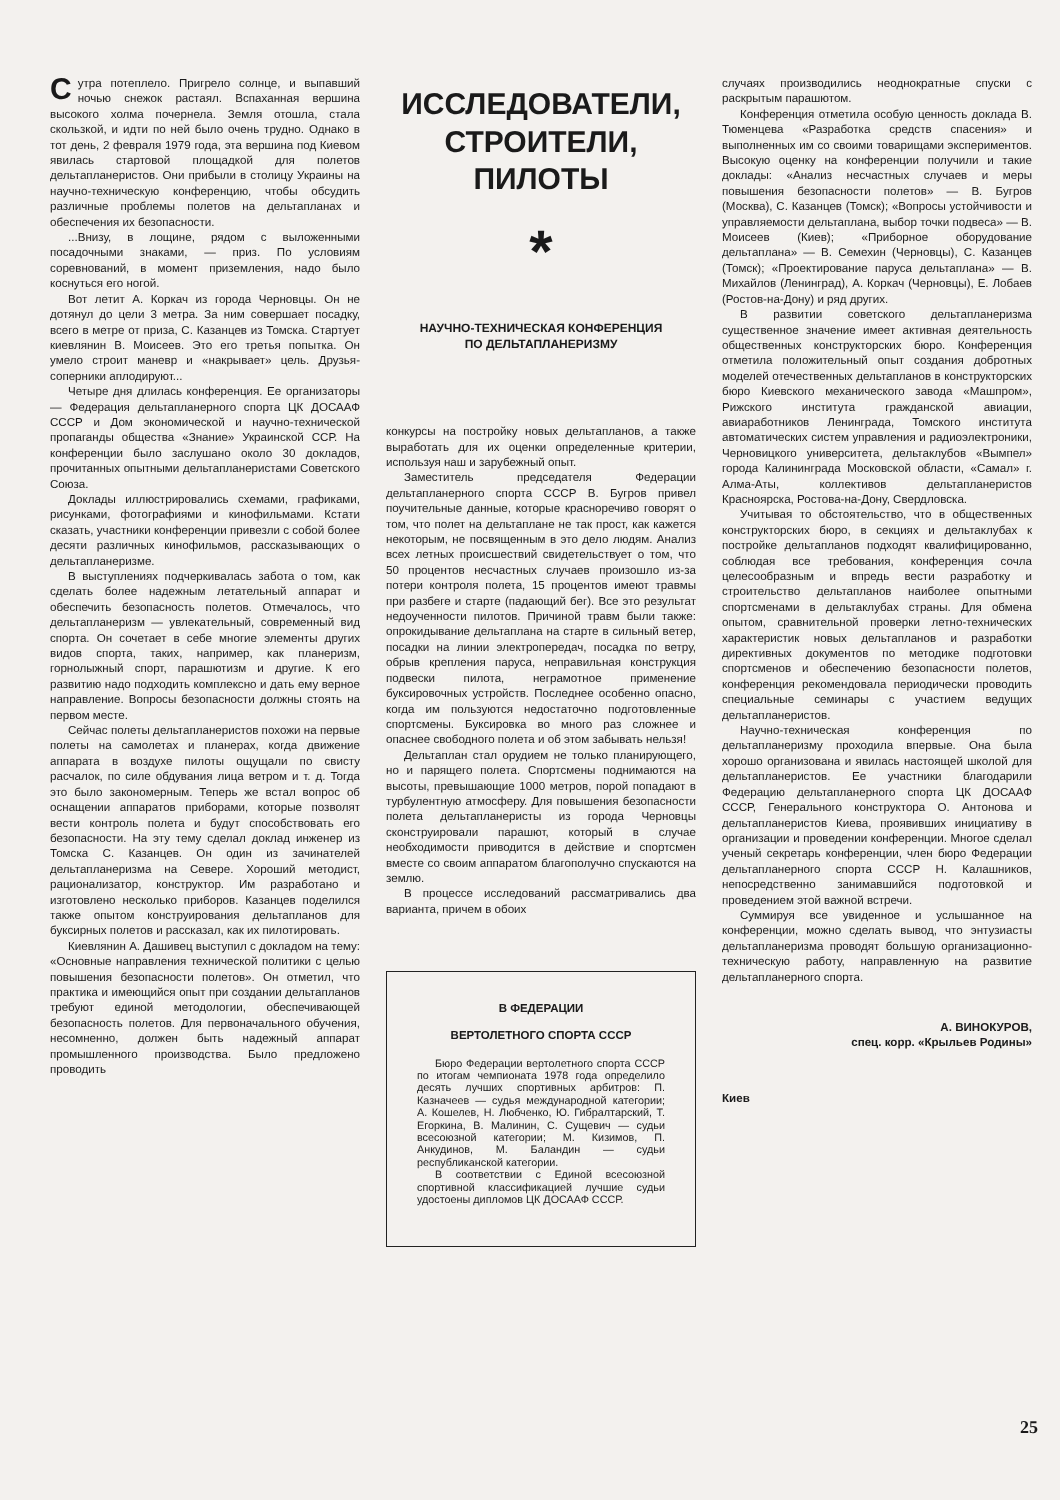Сутра потеплело. Пригрело солнце, и выпавший ночью снежок растаял. Вспаханная вершина высокого холма почернела. Земля отошла, стала скользкой, и идти по ней было очень трудно. Однако в тот день, 2 февраля 1979 года, эта вершина под Киевом явилась стартовой площадкой для полетов дельтапланеристов. Они прибыли в столицу Украины на научно-техническую конференцию, чтобы обсудить различные проблемы полетов на дельтапланах и обеспечения их безопасности.
...Внизу, в лощине, рядом с выложенными посадочными знаками, — приз. По условиям соревнований, в момент приземления, надо было коснуться его ногой.
Вот летит А. Коркач из города Черновцы. Он не дотянул до цели 3 метра. За ним совершает посадку, всего в метре от приза, С. Казанцев из Томска. Стартует киевлянин В. Моисеев. Это его третья попытка. Он умело строит маневр и «накрывает» цель. Друзья-соперники аплодируют...
Четыре дня длилась конференция. Ее организаторы — Федерация дельтапланерного спорта ЦК ДОСААФ СССР и Дом экономической и научно-технической пропаганды общества «Знание» Украинской ССР. На конференции было заслушано около 30 докладов, прочитанных опытными дельтапланеристами Советского Союза.
Доклады иллюстрировались схемами, графиками, рисунками, фотографиями и кинофильмами. Кстати сказать, участники конференции привезли с собой более десяти различных кинофильмов, рассказывающих о дельтапланеризме.
В выступлениях подчеркивалась забота о том, как сделать более надежным летательный аппарат и обеспечить безопасность полетов. Отмечалось, что дельтапланеризм — увлекательный, современный вид спорта. Он сочетает в себе многие элементы других видов спорта, таких, например, как планеризм, горнолыжный спорт, парашютизм и другие. К его развитию надо подходить комплексно и дать ему верное направление. Вопросы безопасности должны стоять на первом месте.
Сейчас полеты дельтапланеристов похожи на первые полеты на самолетах и планерах, когда движение аппарата в воздухе пилоты ощущали по свисту расчалок, по силе обдувания лица ветром и т. д. Тогда это было закономерным. Теперь же встал вопрос об оснащении аппаратов приборами, которые позволят вести контроль полета и будут способствовать его безопасности. На эту тему сделал доклад инженер из Томска С. Казанцев. Он один из зачинателей дельтапланеризма на Севере. Хороший методист, рационализатор, конструктор. Им разработано и изготовлено несколько приборов. Казанцев поделился также опытом конструирования дельтапланов для буксирных полетов и рассказал, как их пилотировать.
Киевлянин А. Дашивец выступил с докладом на тему: «Основные направления технической политики с целью повышения безопасности полетов». Он отметил, что практика и имеющийся опыт при создании дельтапланов требуют единой методологии, обеспечивающей безопасность полетов. Для первоначального обучения, несомненно, должен быть надежный аппарат промышленного производства. Было предложено проводить
ИССЛЕДОВАТЕЛИ,
СТРОИТЕЛИ,
ПИЛОТЫ
*
НАУЧНО-ТЕХНИЧЕСКАЯ КОНФЕРЕНЦИЯ
ПО ДЕЛЬТАПЛАНЕРИЗМУ
конкурсы на постройку новых дельтапланов, а также выработать для их оценки определенные критерии, используя наш и зарубежный опыт.
Заместитель председателя Федерации дельтапланерного спорта СССР В. Бугров привел поучительные данные, которые красноречиво говорят о том, что полет на дельтаплане не так прост, как кажется некоторым, не посвященным в это дело людям. Анализ всех летных происшествий свидетельствует о том, что 50 процентов несчастных случаев произошло из-за потери контроля полета, 15 процентов имеют травмы при разбеге и старте (падающий бег). Все это результат недоученности пилотов. Причиной травм были также: опрокидывание дельтаплана на старте в сильный ветер, посадки на линии электропередач, посадка по ветру, обрыв крепления паруса, неправильная конструкция подвески пилота, неграмотное применение буксировочных устройств. Последнее особенно опасно, когда им пользуются недостаточно подготовленные спортсмены. Буксировка во много раз сложнее и опаснее свободного полета и об этом забывать нельзя!
Дельтаплан стал орудием не только планирующего, но и парящего полета. Спортсмены поднимаются на высоты, превышающие 1000 метров, порой попадают в турбулентную атмосферу. Для повышения безопасности полета дельтапланеристы из города Черновцы сконструировали парашют, который в случае необходимости приводится в действие и спортсмен вместе со своим аппаратом благополучно спускаются на землю.
В процессе исследований рассматривались два варианта, причем в обоих
В ФЕДЕРАЦИИ
ВЕРТОЛЕТНОГО СПОРТА СССР
Бюро Федерации вертолетного спорта СССР по итогам чемпионата 1978 года определило десять лучших спортивных арбитров: П. Казначеев — судья международной категории; А. Кошелев, Н. Любченко, Ю. Гибралтарский, Т. Егоркина, В. Малинин, С. Сущевич — судьи всесоюзной категории; М. Кизимов, П. Анкудинов, М. Баландин — судьи республиканской категории.
В соответствии с Единой всесоюзной спортивной классификацией лучшие судьи удостоены дипломов ЦК ДОСААФ СССР.
случаях производились неоднократные спуски с раскрытым парашютом.
Конференция отметила особую ценность доклада В. Тюменцева «Разработка средств спасения» и выполненных им со своими товарищами экспериментов. Высокую оценку на конференции получили и такие доклады: «Анализ несчастных случаев и меры повышения безопасности полетов» — В. Бугров (Москва), С. Казанцев (Томск); «Вопросы устойчивости и управляемости дельтаплана, выбор точки подвеса» — В. Моисеев (Киев); «Приборное оборудование дельтаплана» — В. Семехин (Черновцы), С. Казанцев (Томск); «Проектирование паруса дельтаплана» — В. Михайлов (Ленинград), А. Коркач (Черновцы), Е. Лобаев (Ростов-на-Дону) и ряд других.
В развитии советского дельтапланеризма существенное значение имеет активная деятельность общественных конструкторских бюро. Конференция отметила положительный опыт создания добротных моделей отечественных дельтапланов в конструкторских бюро Киевского механического завода «Машпром», Рижского института гражданской авиации, авиаработников Ленинграда, Томского института автоматических систем управления и радиоэлектроники, Черновицкого университета, дельтаклубов «Вымпел» города Калининграда Московской области, «Самал» г. Алма-Аты, коллективов дельтапланеристов Красноярска, Ростова-на-Дону, Свердловска.
Учитывая то обстоятельство, что в общественных конструкторских бюро, в секциях и дельтаклубах к постройке дельтапланов подходят квалифицированно, соблюдая все требования, конференция сочла целесообразным и впредь вести разработку и строительство дельтапланов наиболее опытными спортсменами в дельтаклубах страны. Для обмена опытом, сравнительной проверки летно-технических характеристик новых дельтапланов и разработки директивных документов по методике подготовки спортсменов и обеспечению безопасности полетов, конференция рекомендовала периодически проводить специальные семинары с участием ведущих дельтапланеристов.
Научно-техническая конференция по дельтапланеризму проходила впервые. Она была хорошо организована и явилась настоящей школой для дельтапланеристов. Ее участники благодарили Федерацию дельтапланерного спорта ЦК ДОСААФ СССР, Генерального конструктора О. Антонова и дельтапланеристов Киева, проявивших инициативу в организации и проведении конференции. Многое сделал ученый секретарь конференции, член бюро Федерации дельтапланерного спорта СССР Н. Калашников, непосредственно занимавшийся подготовкой и проведением этой важной встречи.
Суммируя все увиденное и услышанное на конференции, можно сделать вывод, что энтузиасты дельтапланеризма проводят большую организационно-техническую работу, направленную на развитие дельтапланерного спорта.
А. ВИНОКУРОВ,
спец. корр. «Крыльев Родины»
Киев
25